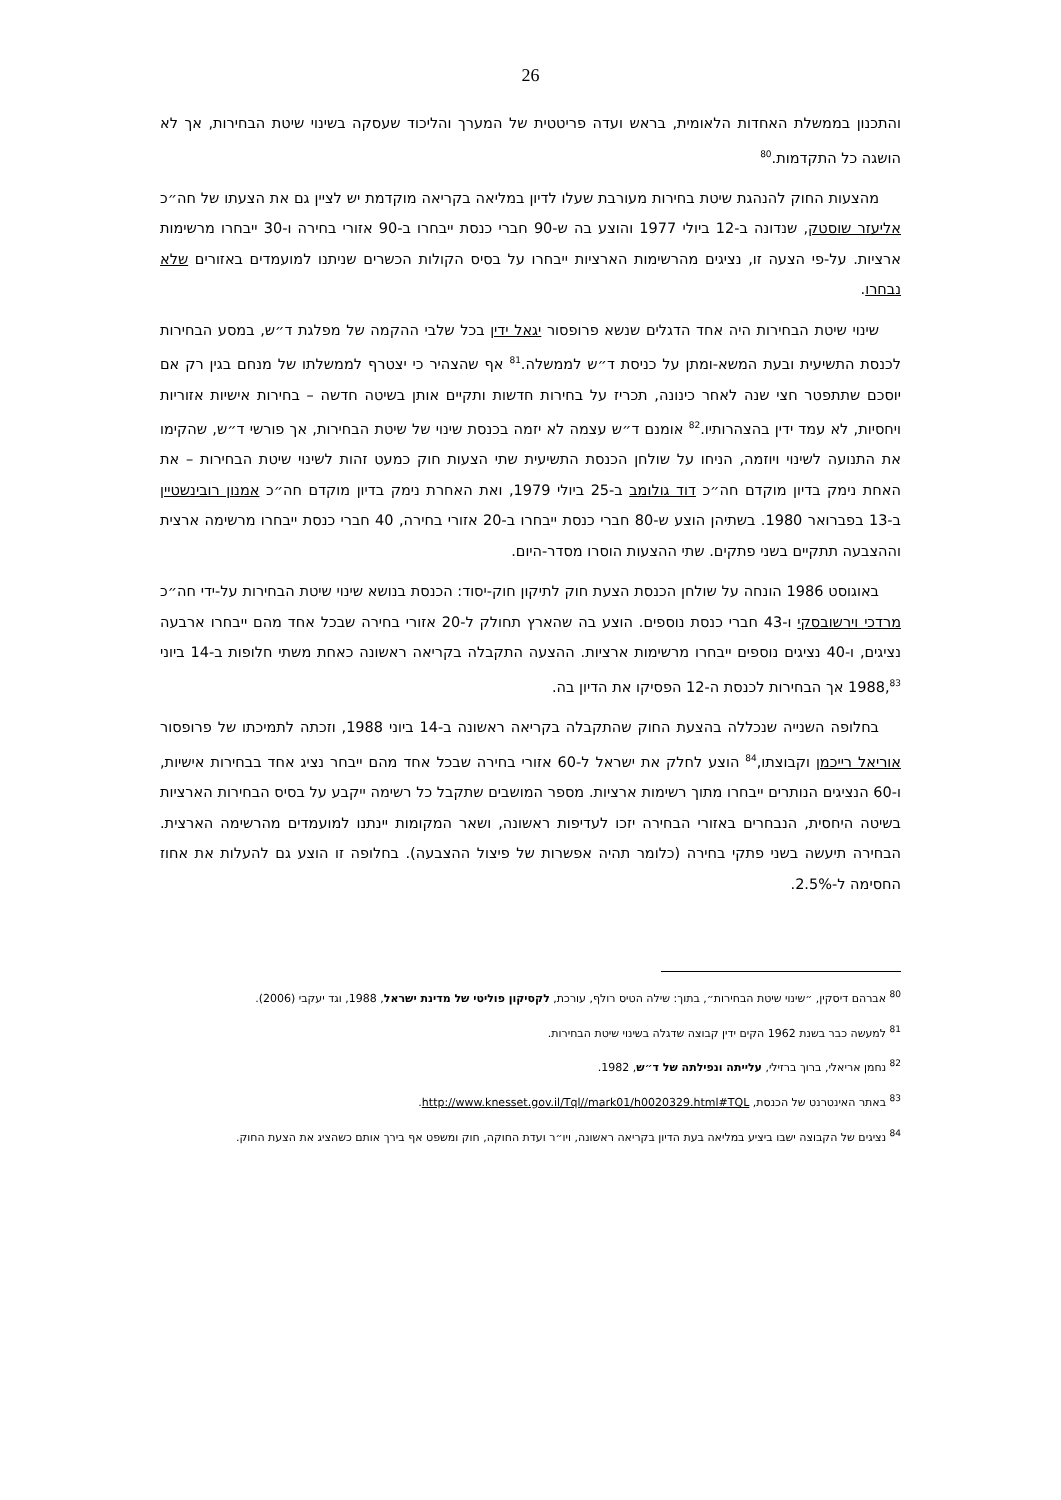26
והתכנון בממשלת האחדות הלאומית, בראש ועדה פריטטית של המערך והליכוד שעסקה בשינוי שיטת הבחירות, אך לא הושגה כל התקדמות.<sup>80</sup>
מהצעות החוק להנהגת שיטת בחירות מעורבת שעלו לדיון במליאה בקריאה מוקדמת יש לציין גם את הצעתו של חה״כ אליעזר שוסטק, שנדונה ב-12 ביולי 1977 והוצע בה ש-90 חברי כנסת ייבחרו ב-90 אזורי בחירה ו-30 ייבחרו מרשימות ארציות. על-פי הצעה זו, נציגים מהרשימות הארציות ייבחרו על בסיס הקולות הכשרים שניתנו למועמדים באזורים שלא נבחרו.
שינוי שיטת הבחירות היה אחד הדגלים שנשא פרופסור יגאל ידין בכל שלבי ההקמה של מפלגת ד״ש, במסע הבחירות לכנסת התשיעית ובעת המשא-ומתן על כניסת ד״ש לממשלה.<sup>81</sup> אף שהצהיר כי יצטרף לממשלתו של מנחם בגין רק אם יוסכם שתתפטר חצי שנה לאחר כינונה, תכריז על בחירות חדשות ותקיים אותן בשיטה חדשה – בחירות אישיות אזוריות ויחסיות, לא עמד ידין בהצהרותיו.<sup>82</sup> אומנם ד״ש עצמה לא יזמה בכנסת שינוי של שיטת הבחירות, אך פורשי ד״ש, שהקימו את התנועה לשינוי ויוזמה, הניחו על שולחן הכנסת התשיעית שתי הצעות חוק כמעט זהות לשינוי שיטת הבחירות – את האחת נימק בדיון מוקדם חה״כ דוד גולומב ב-25 ביולי 1979, ואת האחרת נימק בדיון מוקדם חה״כ אמנון רובינשטיין ב-13 בפברואר 1980. בשתיהן הוצע ש-80 חברי כנסת ייבחרו ב-20 אזורי בחירה, 40 חברי כנסת ייבחרו מרשימה ארצית וההצבעה תתקיים בשני פתקים. שתי ההצעות הוסרו מסדר-היום.
באוגוסט 1986 הונחה על שולחן הכנסת הצעת חוק לתיקון חוק-יסוד: הכנסת בנושא שינוי שיטת הבחירות על-ידי חה״כ מרדכי וירשובסקי ו-43 חברי כנסת נוספים. הוצע בה שהארץ תחולק ל-20 אזורי בחירה שבכל אחד מהם ייבחרו ארבעה נציגים, ו-40 נציגים נוספים ייבחרו מרשימות ארציות. ההצעה התקבלה בקריאה ראשונה כאחת משתי חלופות ב-14 ביוני 1988,<sup>83</sup> אך הבחירות לכנסת ה-12 הפסיקו את הדיון בה.
בחלופה השנייה שנכללה בהצעת החוק שהתקבלה בקריאה ראשונה ב-14 ביוני 1988, וזכתה לתמיכתו של פרופסור אוריאל רייכמן וקבוצתו,<sup>84</sup> הוצע לחלק את ישראל ל-60 אזורי בחירה שבכל אחד מהם ייבחר נציג אחד בבחירות אישיות, ו-60 הנציגים הנותרים ייבחרו מתוך רשימות ארציות. מספר המושבים שתקבל כל רשימה ייקבע על בסיס הבחירות הארציות בשיטה היחסית, הנבחרים באזורי הבחירה יזכו לעדיפות ראשונה, ושאר המקומות יינתנו למועמדים מהרשימה הארצית. הבחירה תיעשה בשני פתקי בחירה (כלומר תהיה אפשרות של פיצול ההצבעה). בחלופה זו הוצע גם להעלות את אחוז החסימה ל-2.5%.
<sup>80</sup> אברהם דיסקין, ״שינוי שיטת הבחירות״, בתוך: שילה הטיס רולף, עורכת, לקסיקון פוליטי של מדינת ישראל, 1988, וגד יעקבי (2006).
<sup>81</sup> למעשה כבר בשנת 1962 הקים ידין קבוצה שדגלה בשינוי שיטת הבחירות.
<sup>82</sup> נחמן אריאלי, ברוך ברזילי, עלייתה ונפילתה של ד״ש, 1982.
<sup>83</sup> באתר האינטרנט של הכנסת, http://www.knesset.gov.il/Tql//mark01/h0020329.html#TQL.
<sup>84</sup> נציגים של הקבוצה ישבו ביציע במליאה בעת הדיון בקריאה ראשונה, ויו״ר ועדת החוקה, חוק ומשפט אף בירך אותם כשהציג את הצעת החוק.